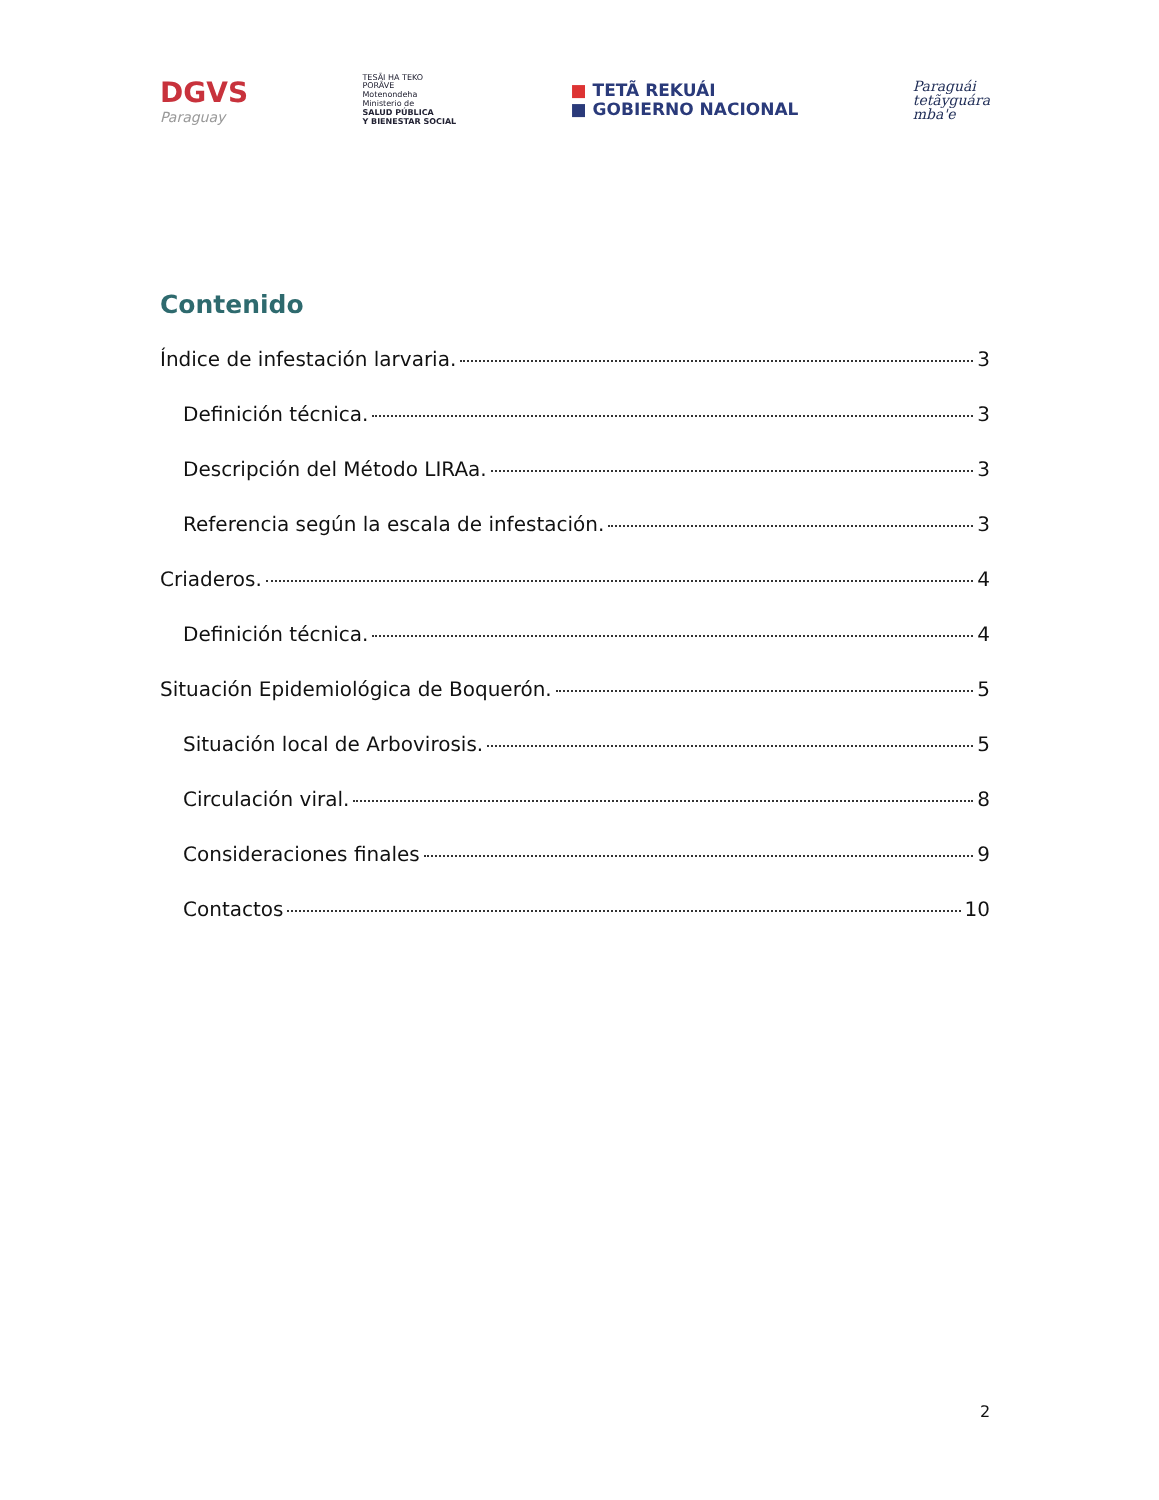DGVS
Paraguay
TESÃI HA TEKO
PORÃVE
Motenondeha
Ministerio de
SALUD PÚBLICA
Y BIENESTAR SOCIAL
■ TETÃ REKUÁI
■ GOBIERNO NACIONAL
Paraguái
tetãyguára
mba'e
Contenido
Índice de infestación larvaria. 3
Definición técnica. 3
Descripción del Método LIRAa. 3
Referencia según la escala de infestación. 3
Criaderos. 4
Definición técnica. 4
Situación Epidemiológica de Boquerón. 5
Situación local de Arbovirosis. 5
Circulación viral. 8
Consideraciones finales 9
Contactos 10
2